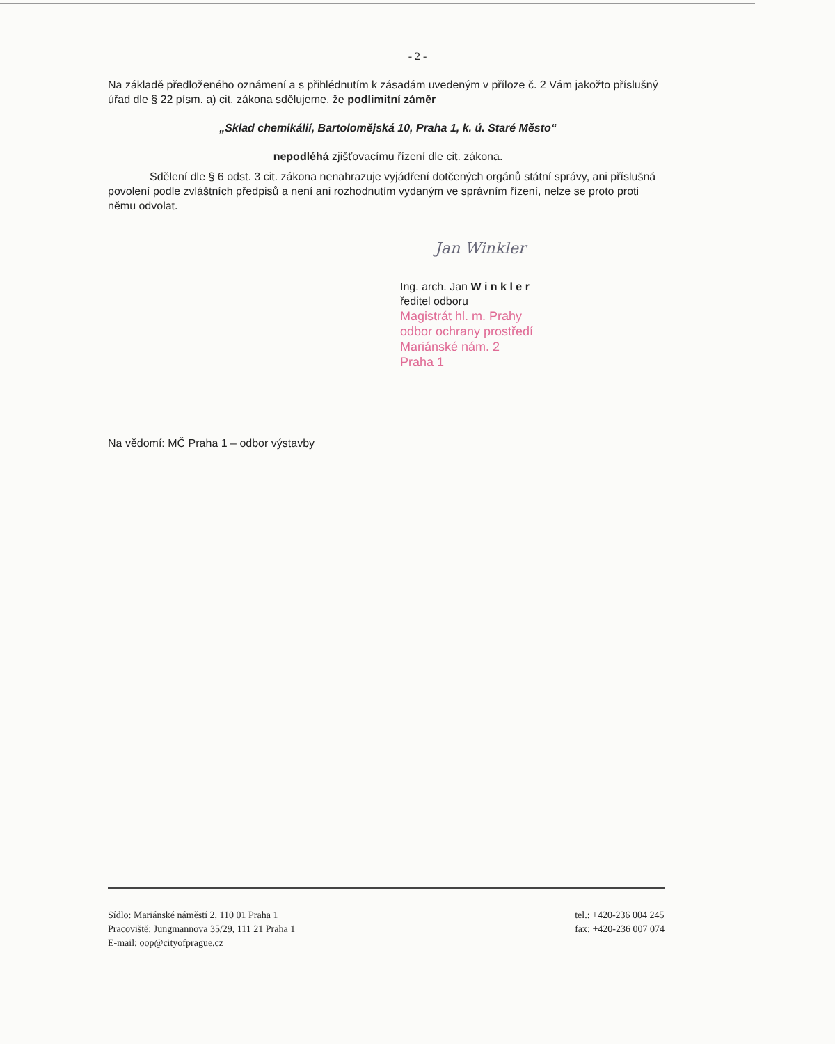- 2 -
Na základě předloženého oznámení a s přihlédnutím k zásadám uvedeným v příloze č. 2 Vám jakožto příslušný úřad dle § 22 písm. a) cit. zákona sdělujeme, že podlimitní záměr
„Sklad chemikálií, Bartolomějská 10, Praha 1, k. ú. Staré Město“
nepodléhá zjišťovacímu řízení dle cit. zákona.
Sdělení dle § 6 odst. 3 cit. zákona nenahrazuje vyjádření dotčených orgánů státní správy, ani příslušná povolení podle zvláštních předpisů a není ani rozhodnutím vydaným ve správním řízení, nelze se proto proti němu odvolat.
Jan Winkler
Ing. arch. Jan W i n k l e r
ředitel odboru
Magistrát hl. m. Prahy
odbor ochrany prostředí
Mariánské nám. 2
Praha 1
Na vědomí: MČ Praha 1 – odbor výstavby
Sídlo: Mariánské náměstí 2, 110 01 Praha 1
Pracoviště: Jungmannova 35/29, 111 21 Praha 1
E-mail: oop@cityofprague.cz
tel.: +420-236 004 245
fax: +420-236 007 074